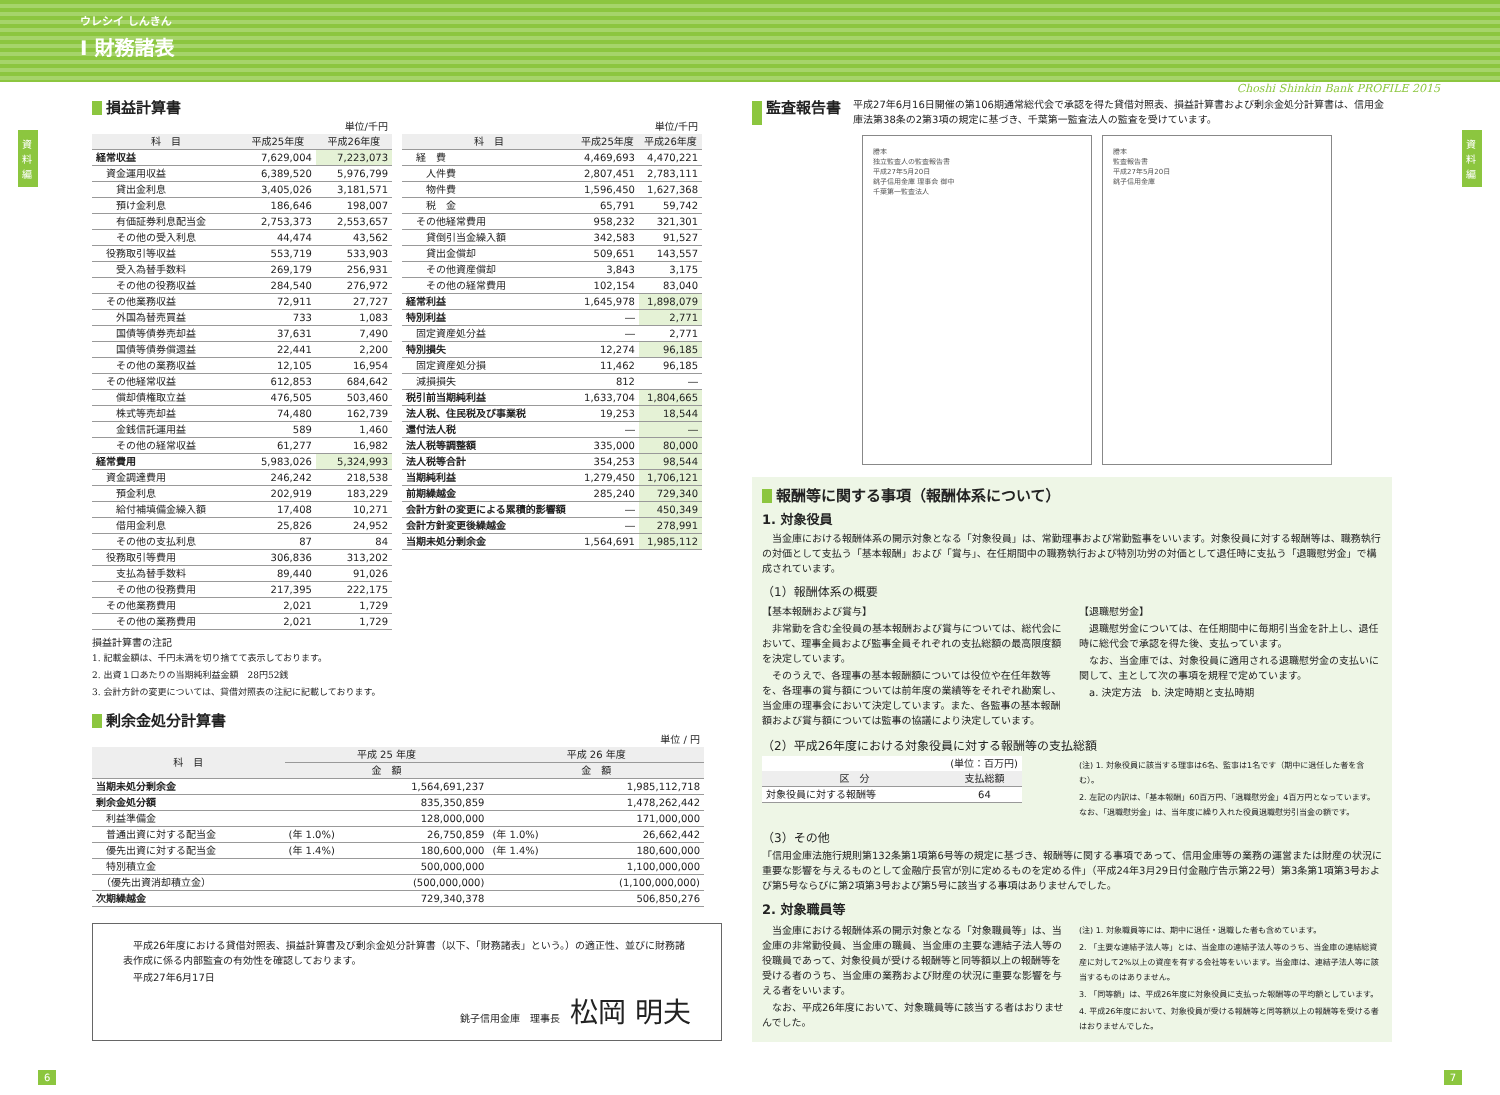ウレシイ しんきん
Ⅰ 財務諸表
Choshi Shinkin Bank PROFILE 2015
損益計算書
| 単位/千円 | | |
| 科 目 | 平成25年度 | 平成26年度 |
| 経常収益 | 7,629,004 | 7,223,073 |
| 資金運用収益 | 6,389,520 | 5,976,799 |
| 貸出金利息 | 3,405,026 | 3,181,571 |
| 預け金利息 | 186,646 | 198,007 |
| 有価証券利息配当金 | 2,753,373 | 2,553,657 |
| その他の受入利息 | 44,474 | 43,562 |
| 役務取引等収益 | 553,719 | 533,903 |
| 受入為替手数料 | 269,179 | 256,931 |
| その他の役務収益 | 284,540 | 276,972 |
| その他業務収益 | 72,911 | 27,727 |
| 外国為替売買益 | 733 | 1,083 |
| 国債等債券売却益 | 37,631 | 7,490 |
| 国債等債券償還益 | 22,441 | 2,200 |
| その他の業務収益 | 12,105 | 16,954 |
| その他経常収益 | 612,853 | 684,642 |
| 償却債権取立益 | 476,505 | 503,460 |
| 株式等売却益 | 74,480 | 162,739 |
| 金銭信託運用益 | 589 | 1,460 |
| その他の経常収益 | 61,277 | 16,982 |
| 経常費用 | 5,983,026 | 5,324,993 |
| 資金調達費用 | 246,242 | 218,538 |
| 預金利息 | 202,919 | 183,229 |
| 給付補填備金繰入額 | 17,408 | 10,271 |
| 借用金利息 | 25,826 | 24,952 |
| その他の支払利息 | 87 | 84 |
| 役務取引等費用 | 306,836 | 313,202 |
| 支払為替手数料 | 89,440 | 91,026 |
| その他の役務費用 | 217,395 | 222,175 |
| その他業務費用 | 2,021 | 1,729 |
| その他の業務費用 | 2,021 | 1,729 |
| 単位/千円 | | |
| 科 目 | 平成25年度 | 平成26年度 |
| 経 費 | 4,469,693 | 4,470,221 |
| 人件費 | 2,807,451 | 2,783,111 |
| 物件費 | 1,596,450 | 1,627,368 |
| 税 金 | 65,791 | 59,742 |
| その他経常費用 | 958,232 | 321,301 |
| 貸倒引当金繰入額 | 342,583 | 91,527 |
| 貸出金償却 | 509,651 | 143,557 |
| その他資産償却 | 3,843 | 3,175 |
| その他の経常費用 | 102,154 | 83,040 |
| 経常利益 | 1,645,978 | 1,898,079 |
| 特別利益 | ― | 2,771 |
| 固定資産処分益 | ― | 2,771 |
| 特別損失 | 12,274 | 96,185 |
| 固定資産処分損 | 11,462 | 96,185 |
| 減損損失 | 812 | ― |
| 税引前当期純利益 | 1,633,704 | 1,804,665 |
| 法人税、住民税及び事業税 | 19,253 | 18,544 |
| 還付法人税 | ― | ― |
| 法人税等調整額 | 335,000 | 80,000 |
| 法人税等合計 | 354,253 | 98,544 |
| 当期純利益 | 1,279,450 | 1,706,121 |
| 前期繰越金 | 285,240 | 729,340 |
| 会計方針の変更による累積的影響額 | ― | 450,349 |
| 会計方針変更後繰越金 | ― | 278,991 |
| 当期未処分剰余金 | 1,564,691 | 1,985,112 |
損益計算書の注記
1. 記載金額は、千円未満を切り捨てて表示しております。
2. 出資１口あたりの当期純利益金額　28円52銭
3. 会計方針の変更については、貸借対照表の注記に記載しております。
剰余金処分計算書
| 単位 / 円 | | | | |
| 科 目 | 平成 25 年度 | | 平成 26 年度 | |
| | 金 額 | | 金 額 | |
| 当期未処分剰余金 | | 1,564,691,237 | | 1,985,112,718 |
| 剰余金処分額 | | 835,350,859 | | 1,478,262,442 |
| 利益準備金 | | 128,000,000 | | 171,000,000 |
| 普通出資に対する配当金 | (年 1.0%) | 26,750,859 | (年 1.0%) | 26,662,442 |
| 優先出資に対する配当金 | (年 1.4%) | 180,600,000 | (年 1.4%) | 180,600,000 |
| 特別積立金 | | 500,000,000 | | 1,100,000,000 |
| （優先出資消却積立金） | | (500,000,000) | | (1,100,000,000) |
| 次期繰越金 | | 729,340,378 | | 506,850,276 |
　平成26年度における貸借対照表、損益計算書及び剰余金処分計算書（以下、「財務諸表」という。）の適正性、並びに財務諸表作成に係る内部監査の有効性を確認しております。
　平成27年6月17日
銚子信用金庫　理事長　松岡 明夫
監査報告書
平成27年6月16日開催の第106期通常総代会で承認を得た貸借対照表、損益計算書および剰余金処分計算書は、信用金庫法第38条の2第3項の規定に基づき、千葉第一監査法人の監査を受けています。
謄本
独立監査人の監査報告書
平成27年5月20日
銚子信用金庫 理事会 御中
千葉第一監査法人
謄本
監査報告書
平成27年5月20日
銚子信用金庫
報酬等に関する事項（報酬体系について）
1. 対象役員
　当金庫における報酬体系の開示対象となる「対象役員」は、常勤理事および常勤監事をいいます。対象役員に対する報酬等は、職務執行の対価として支払う「基本報酬」および「賞与」、在任期間中の職務執行および特別功労の対価として退任時に支払う「退職慰労金」で構成されています。
（1）報酬体系の概要
【基本報酬および賞与】
　非常勤を含む全役員の基本報酬および賞与については、総代会において、理事全員および監事全員それぞれの支払総額の最高限度額を決定しています。
　そのうえで、各理事の基本報酬額については役位や在任年数等を、各理事の賞与額については前年度の業績等をそれぞれ勘案し、当金庫の理事会において決定しています。また、各監事の基本報酬額および賞与額については監事の協議により決定しています。
【退職慰労金】
　退職慰労金については、在任期間中に毎期引当金を計上し、退任時に総代会で承認を得た後、支払っています。
　なお、当金庫では、対象役員に適用される退職慰労金の支払いに関して、主として次の事項を規程で定めています。
　a. 決定方法　b. 決定時期と支払時期
（2）平成26年度における対象役員に対する報酬等の支払総額
| (単位：百万円) | |
| 区 分 | 支払総額 |
| 対象役員に対する報酬等 | 64 |
(注) 1. 対象役員に該当する理事は6名、監事は1名です（期中に退任した者を含む）。
2. 左記の内訳は、「基本報酬」60百万円、「退職慰労金」4百万円となっています。なお、「退職慰労金」は、当年度に繰り入れた役員退職慰労引当金の額です。
（3）その他
「信用金庫法施行規則第132条第1項第6号等の規定に基づき、報酬等に関する事項であって、信用金庫等の業務の運営または財産の状況に重要な影響を与えるものとして金融庁長官が別に定めるものを定める件」（平成24年3月29日付金融庁告示第22号）第3条第1項第3号および第5号ならびに第2項第3号および第5号に該当する事項はありませんでした。
2. 対象職員等
　当金庫における報酬体系の開示対象となる「対象職員等」は、当金庫の非常勤役員、当金庫の職員、当金庫の主要な連結子法人等の役職員であって、対象役員が受ける報酬等と同等額以上の報酬等を受ける者のうち、当金庫の業務および財産の状況に重要な影響を与える者をいいます。
　なお、平成26年度において、対象職員等に該当する者はおりませんでした。
(注) 1. 対象職員等には、期中に退任・退職した者も含めています。
2. 「主要な連結子法人等」とは、当金庫の連結子法人等のうち、当金庫の連結総資産に対して2%以上の資産を有する会社等をいいます。当金庫は、連結子法人等に該当するものはありません。
3. 「同等額」は、平成26年度に対象役員に支払った報酬等の平均額としています。
4. 平成26年度において、対象役員が受ける報酬等と同等額以上の報酬等を受ける者はおりませんでした。
資料編
資料編
6 7